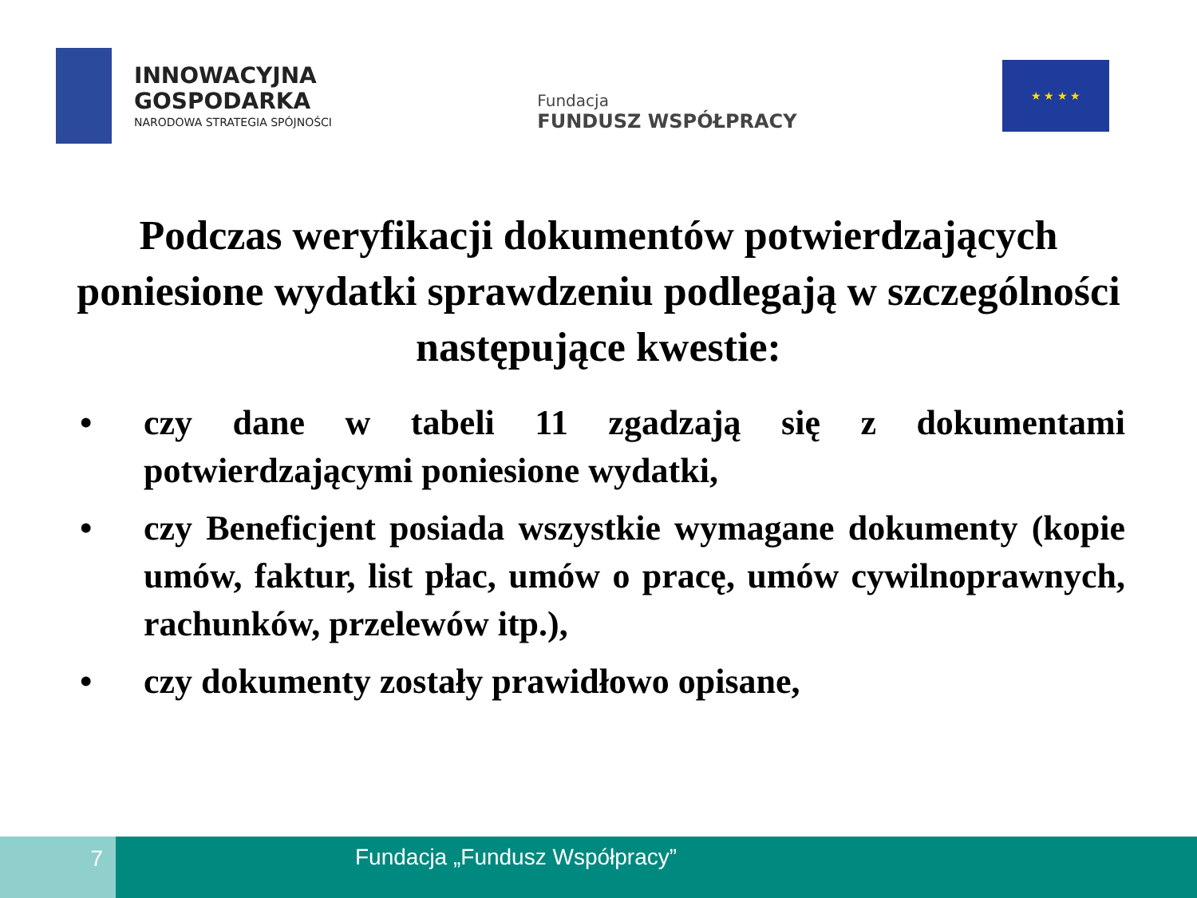INNOWACYJNA
GOSPODARKA
NARODOWA STRATEGIA SPÓJNOŚCI
Fundacja
FUNDUSZ WSPÓŁPRACY
★ ★ ★ ★
Podczas weryfikacji dokumentów potwierdzających poniesione wydatki sprawdzeniu podlegają w szczególności następujące kwestie:
• czy dane w tabeli 11 zgadzają się z dokumentami potwierdzającymi poniesione wydatki,
• czy Beneficjent posiada wszystkie wymagane dokumenty (kopie umów, faktur, list płac, umów o pracę, umów cywilnoprawnych, rachunków, przelewów itp.),
• czy dokumenty zostały prawidłowo opisane,
7 Fundacja „Fundusz Współpracy”